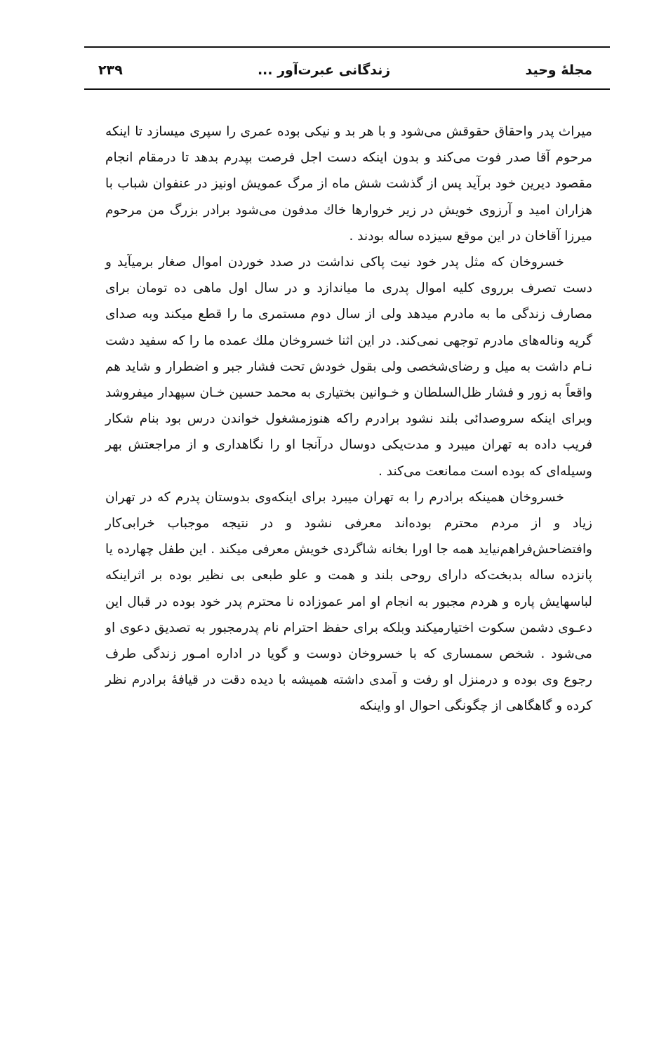مجلهٔ وحید زندگانی عبرت‌آور ... ۲۳۹
میراث پدر واحقاق حقوقش می‌شود و با هر بد و نیکی بوده عمری را سپری میسازد تا اینکه مرحوم آقا صدر فوت می‌کند و بدون اینکه دست اجل فرصت بپدرم بدهد تا درمقام انجام مقصود دیرین خود برآید پس از گذشت شش ماه از مرگ عمویش اونیز در عنفوان شباب با هزاران امید و آرزوی خویش در زیر خروارها خاك مدفون می‌شود برادر بزرگ من مرحوم میرزا آقاخان در این موقع سیزده ساله بودند .
خسروخان که مثل پدر خود نیت پاکی نداشت در صدد خوردن اموال صغار برمیآید و دست تصرف برروی کلیه اموال پدری ما میاندازد و در سال اول ماهی ده تومان برای مصارف زندگی ما به مادرم میدهد ولی از سال دوم مستمری ما را قطع میکند وبه صدای گریه وناله‌های مادرم توجهی نمی‌کند. در این اثنا خسروخان ملك عمده ما را که سفید دشت نـام داشت به میل و رضای‌شخصی ولی بقول خودش تحت فشار جبر و اضطرار و شاید هم واقعاً به زور و فشار ظل‌السلطان و خـوانین بختیاری به محمد حسین خـان سپهدار میفروشد وبرای اینکه سروصدائی بلند نشود برادرم راکه هنوزمشغول خواندن درس بود بنام شکار فریب داده به تهران میبرد و مدت‌یکی دوسال درآنجا او را نگاهداری و از مراجعتش بهر وسیله‌ای که بوده است ممانعت می‌کند .
خسروخان همینکه برادرم را به تهران میبرد برای اینکه‌وی بدوستان پدرم که در تهران زیاد و از مردم محترم بوده‌اند معرفی نشود و در نتیجه موجباب خرابی‌کار وافتضاحش‌فراهم‌نیاید همه جا اورا بخانه شاگردی خویش معرفی میکند . این طفل چهارده یا پانزده ساله بدبخت‌که دارای روحی بلند و همت و علو طبعی بی نظیر بوده بر اثراینکه لباسهایش پاره و هردم مجبور به انجام او امر عموزاده نا محترم پدر خود بوده در قبال این دعـوی دشمن سکوت اختیارمیکند وبلکه برای حفظ احترام نام پدرمجبور به تصدیق دعوی او می‌شود . شخص سمساری که با خسروخان دوست و گویا در اداره امـور زندگی طرف رجوع وی بوده و درمنزل او رفت و آمدی داشته همیشه با دیده دقت در قیافهٔ برادرم نظر کرده و گاهگاهی از چگونگی احوال او واینکه